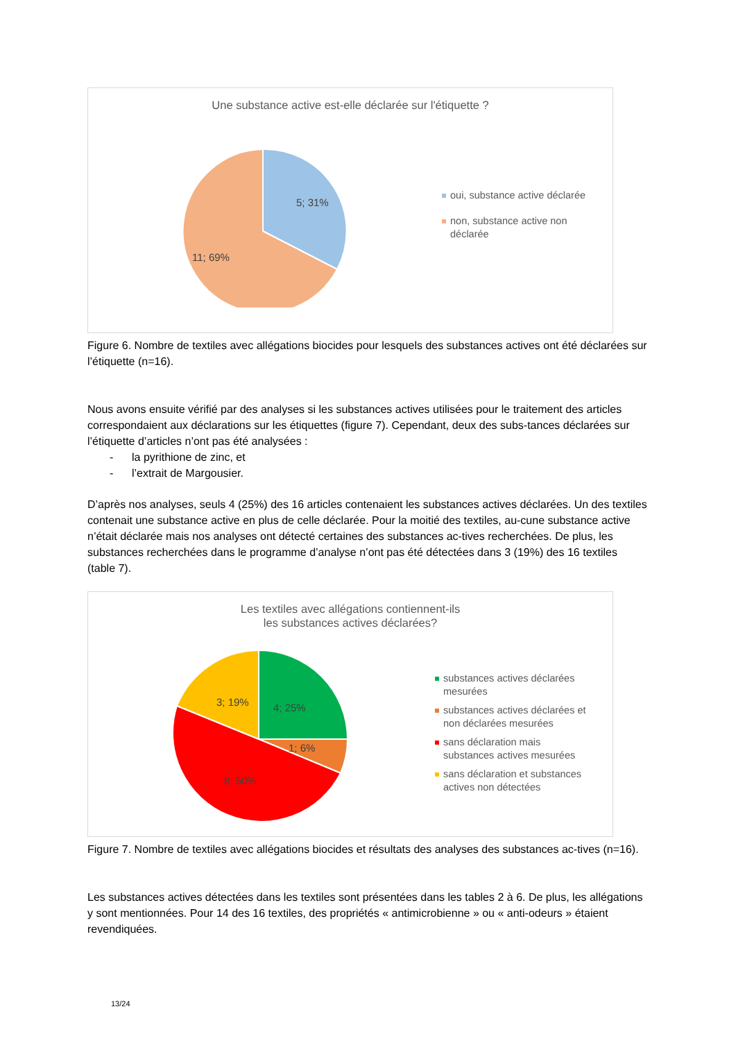Une substance active est-elle déclarée sur l'étiquette ?
5; 31%
11; 69%
oui, substance active déclarée
non, substance active non
déclarée
Figure 6. Nombre de textiles avec allégations biocides pour lesquels des substances actives ont été déclarées sur l’étiquette (n=16).
Nous avons ensuite vérifié par des analyses si les substances actives utilisées pour le traitement des articles correspondaient aux déclarations sur les étiquettes (figure 7). Cependant, deux des subs-tances déclarées sur l’étiquette d’articles n’ont pas été analysées :
- la pyrithione de zinc, et
- l’extrait de Margousier.
D’après nos analyses, seuls 4 (25%) des 16 articles contenaient les substances actives déclarées. Un des textiles contenait une substance active en plus de celle déclarée. Pour la moitié des textiles, au-cune substance active n’était déclarée mais nos analyses ont détecté certaines des substances ac-tives recherchées. De plus, les substances recherchées dans le programme d’analyse n’ont pas été détectées dans 3 (19%) des 16 textiles (table 7).
Les textiles avec allégations contiennent-ils
les substances actives déclarées?
4; 25%
1; 6%
8; 50%
3; 19%
substances actives déclarées
mesurées
substances actives déclarées et
non déclarées mesurées
sans déclaration mais
substances actives mesurées
sans déclaration et substances
actives non détectées
Figure 7. Nombre de textiles avec allégations biocides et résultats des analyses des substances ac-tives (n=16).
Les substances actives détectées dans les textiles sont présentées dans les tables 2 à 6. De plus, les allégations y sont mentionnées. Pour 14 des 16 textiles, des propriétés « antimicrobienne » ou « anti-odeurs » étaient revendiquées.
13/24